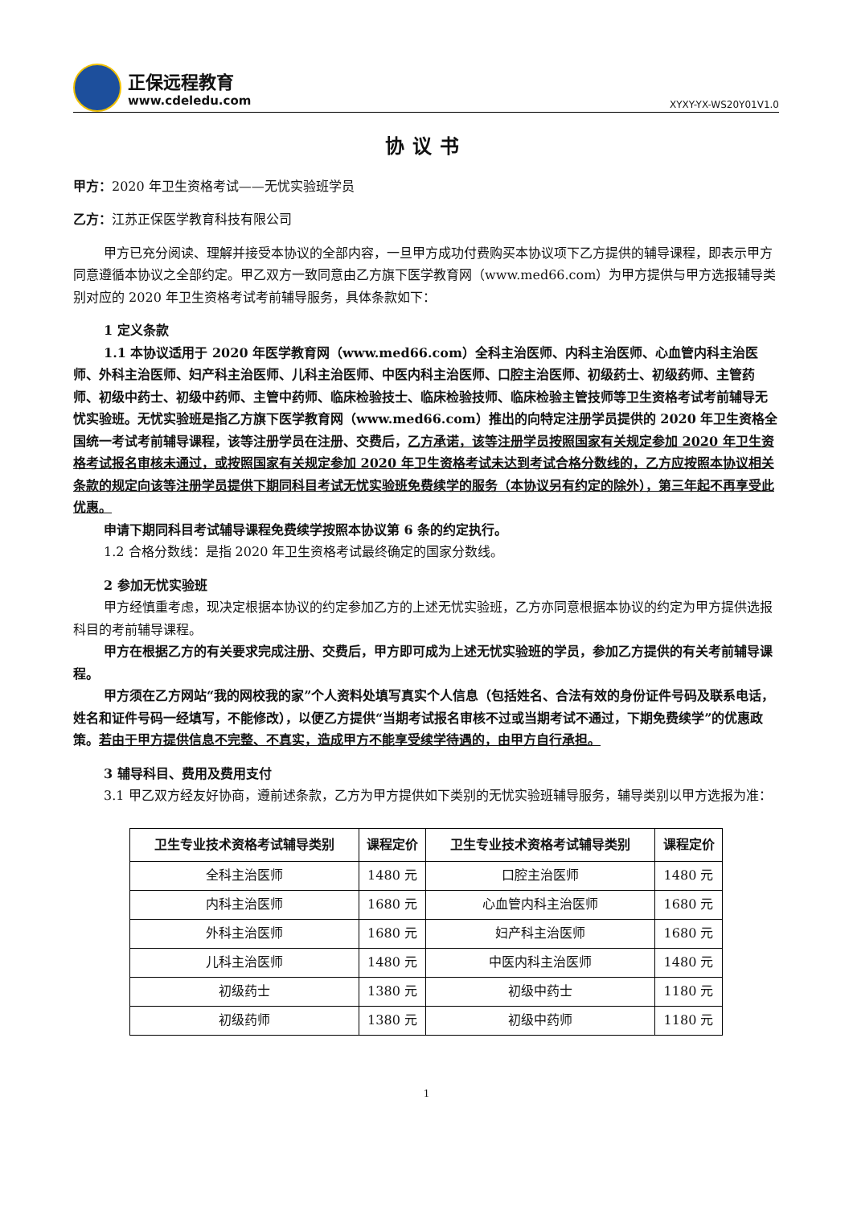正保远程教育
www.cdeledu.com
XYXY-YX-WS20Y01V1.0
协议书
甲方：2020 年卫生资格考试——无忧实验班学员
乙方：江苏正保医学教育科技有限公司
甲方已充分阅读、理解并接受本协议的全部内容，一旦甲方成功付费购买本协议项下乙方提供的辅导课程，即表示甲方同意遵循本协议之全部约定。甲乙双方一致同意由乙方旗下医学教育网（www.med66.com）为甲方提供与甲方选报辅导类别对应的 2020 年卫生资格考试考前辅导服务，具体条款如下：
1 定义条款
1.1 本协议适用于 2020 年医学教育网（www.med66.com）全科主治医师、内科主治医师、心血管内科主治医师、外科主治医师、妇产科主治医师、儿科主治医师、中医内科主治医师、口腔主治医师、初级药士、初级药师、主管药师、初级中药士、初级中药师、主管中药师、临床检验技士、临床检验技师、临床检验主管技师等卫生资格考试考前辅导无忧实验班。无忧实验班是指乙方旗下医学教育网（www.med66.com）推出的向特定注册学员提供的 2020 年卫生资格全国统一考试考前辅导课程，该等注册学员在注册、交费后，乙方承诺，该等注册学员按照国家有关规定参加 2020 年卫生资格考试报名审核未通过，或按照国家有关规定参加 2020 年卫生资格考试未达到考试合格分数线的，乙方应按照本协议相关条款的规定向该等注册学员提供下期同科目考试无忧实验班免费续学的服务（本协议另有约定的除外），第三年起不再享受此优惠。
申请下期同科目考试辅导课程免费续学按照本协议第 6 条的约定执行。
1.2 合格分数线：是指 2020 年卫生资格考试最终确定的国家分数线。
2 参加无忧实验班
甲方经慎重考虑，现决定根据本协议的约定参加乙方的上述无忧实验班，乙方亦同意根据本协议的约定为甲方提供选报科目的考前辅导课程。
甲方在根据乙方的有关要求完成注册、交费后，甲方即可成为上述无忧实验班的学员，参加乙方提供的有关考前辅导课程。
甲方须在乙方网站“我的网校我的家”个人资料处填写真实个人信息（包括姓名、合法有效的身份证件号码及联系电话，姓名和证件号码一经填写，不能修改），以便乙方提供“当期考试报名审核不过或当期考试不通过，下期免费续学”的优惠政策。若由于甲方提供信息不完整、不真实，造成甲方不能享受续学待遇的，由甲方自行承担。
3 辅导科目、费用及费用支付
3.1 甲乙双方经友好协商，遵前述条款，乙方为甲方提供如下类别的无忧实验班辅导服务，辅导类别以甲方选报为准：
| 卫生专业技术资格考试辅导类别 | 课程定价 | 卫生专业技术资格考试辅导类别 | 课程定价 |
| --- | --- | --- | --- |
| 全科主治医师 | 1480 元 | 口腔主治医师 | 1480 元 |
| 内科主治医师 | 1680 元 | 心血管内科主治医师 | 1680 元 |
| 外科主治医师 | 1680 元 | 妇产科主治医师 | 1680 元 |
| 儿科主治医师 | 1480 元 | 中医内科主治医师 | 1480 元 |
| 初级药士 | 1380 元 | 初级中药士 | 1180 元 |
| 初级药师 | 1380 元 | 初级中药师 | 1180 元 |
1